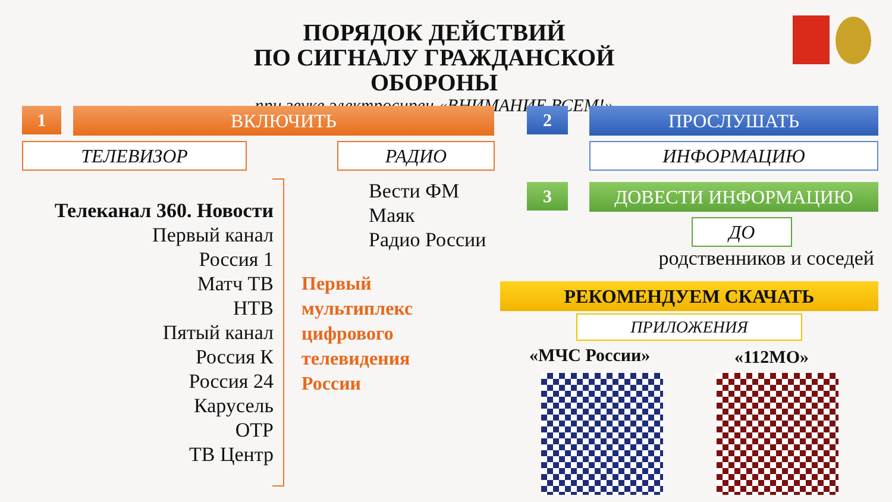ПОРЯДОК ДЕЙСТВИЙ
ПО СИГНАЛУ ГРАЖДАНСКОЙ ОБОРОНЫ
при звуке электросирен «ВНИМАНИЕ ВСЕМ!»
1 ВКЛЮЧИТЬ
ТЕЛЕВИЗОР РАДИО
2 ПРОСЛУШАТЬ
ИНФОРМАЦИЮ
Телеканал 360. Новости
Первый канал
Россия 1
Матч ТВ
НТВ
Пятый канал
Россия К
Россия 24
Карусель
ОТР
ТВ Центр
Вести ФМ
Маяк
Радио России
Первый
мультиплекс
цифрового
телевидения
России
3 ДОВЕСТИ ИНФОРМАЦИЮ
ДО
родственников и соседей
РЕКОМЕНДУЕМ СКАЧАТЬ
ПРИЛОЖЕНИЯ
«МЧС России» «112МО»